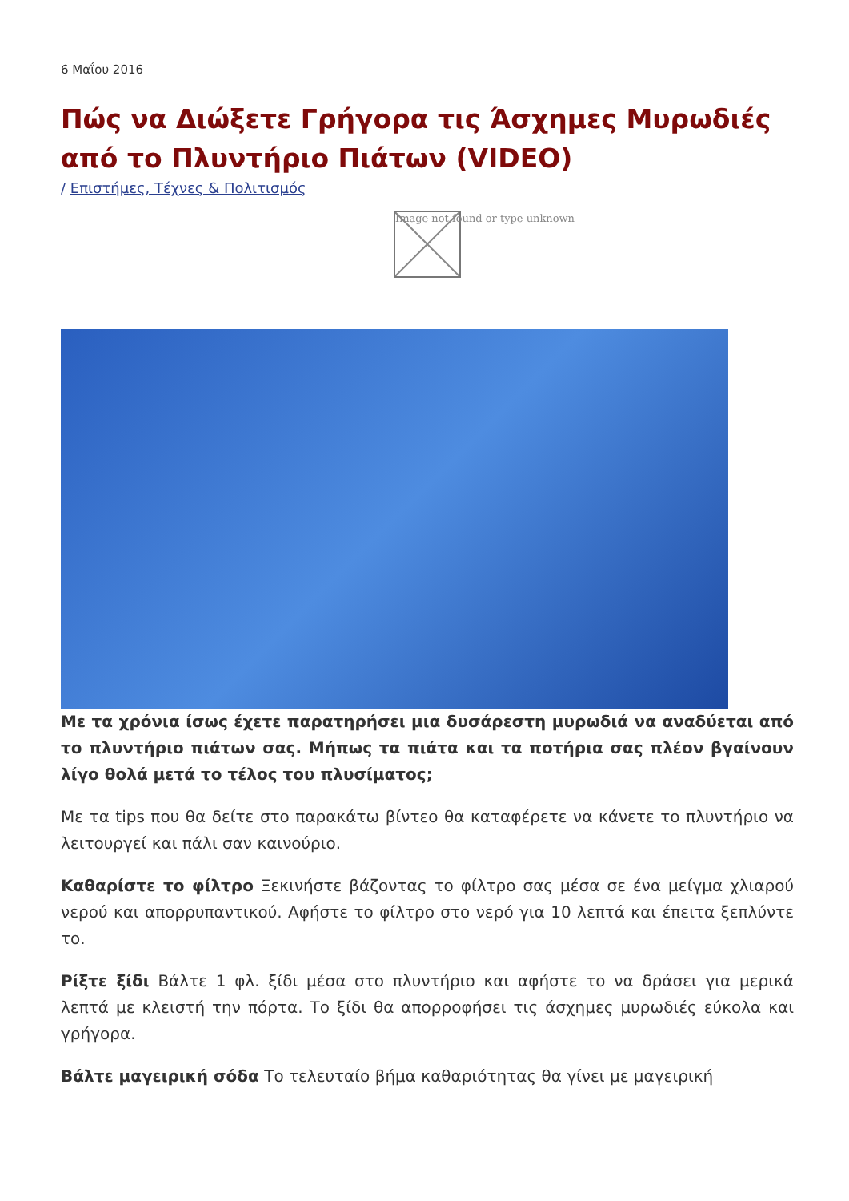6 Μαΐου 2016
Πώς να Διώξετε Γρήγορα τις Άσχημες Μυρωδιές από το Πλυντήριο Πιάτων (VIDEO)
/ Επιστήμες, Τέχνες & Πολιτισμός
Image not found or type unknown
Με τα χρόνια ίσως έχετε παρατηρήσει μια δυσάρεστη μυρωδιά να αναδύεται από το πλυντήριο πιάτων σας. Μήπως τα πιάτα και τα ποτήρια σας πλέον βγαίνουν λίγο θολά μετά το τέλος του πλυσίματος;
Με τα tips που θα δείτε στο παρακάτω βίντεο θα καταφέρετε να κάνετε το πλυντήριο να λειτουργεί και πάλι σαν καινούριο.
Καθαρίστε το φίλτρο Ξεκινήστε βάζοντας το φίλτρο σας μέσα σε ένα μείγμα χλιαρού νερού και απορρυπαντικού. Αφήστε το φίλτρο στο νερό για 10 λεπτά και έπειτα ξεπλύντε το.
Ρίξτε ξίδι Βάλτε 1 φλ. ξίδι μέσα στο πλυντήριο και αφήστε το να δράσει για μερικά λεπτά με κλειστή την πόρτα. Το ξίδι θα απορροφήσει τις άσχημες μυρωδιές εύκολα και γρήγορα.
Βάλτε μαγειρική σόδα Το τελευταίο βήμα καθαριότητας θα γίνει με μαγειρική